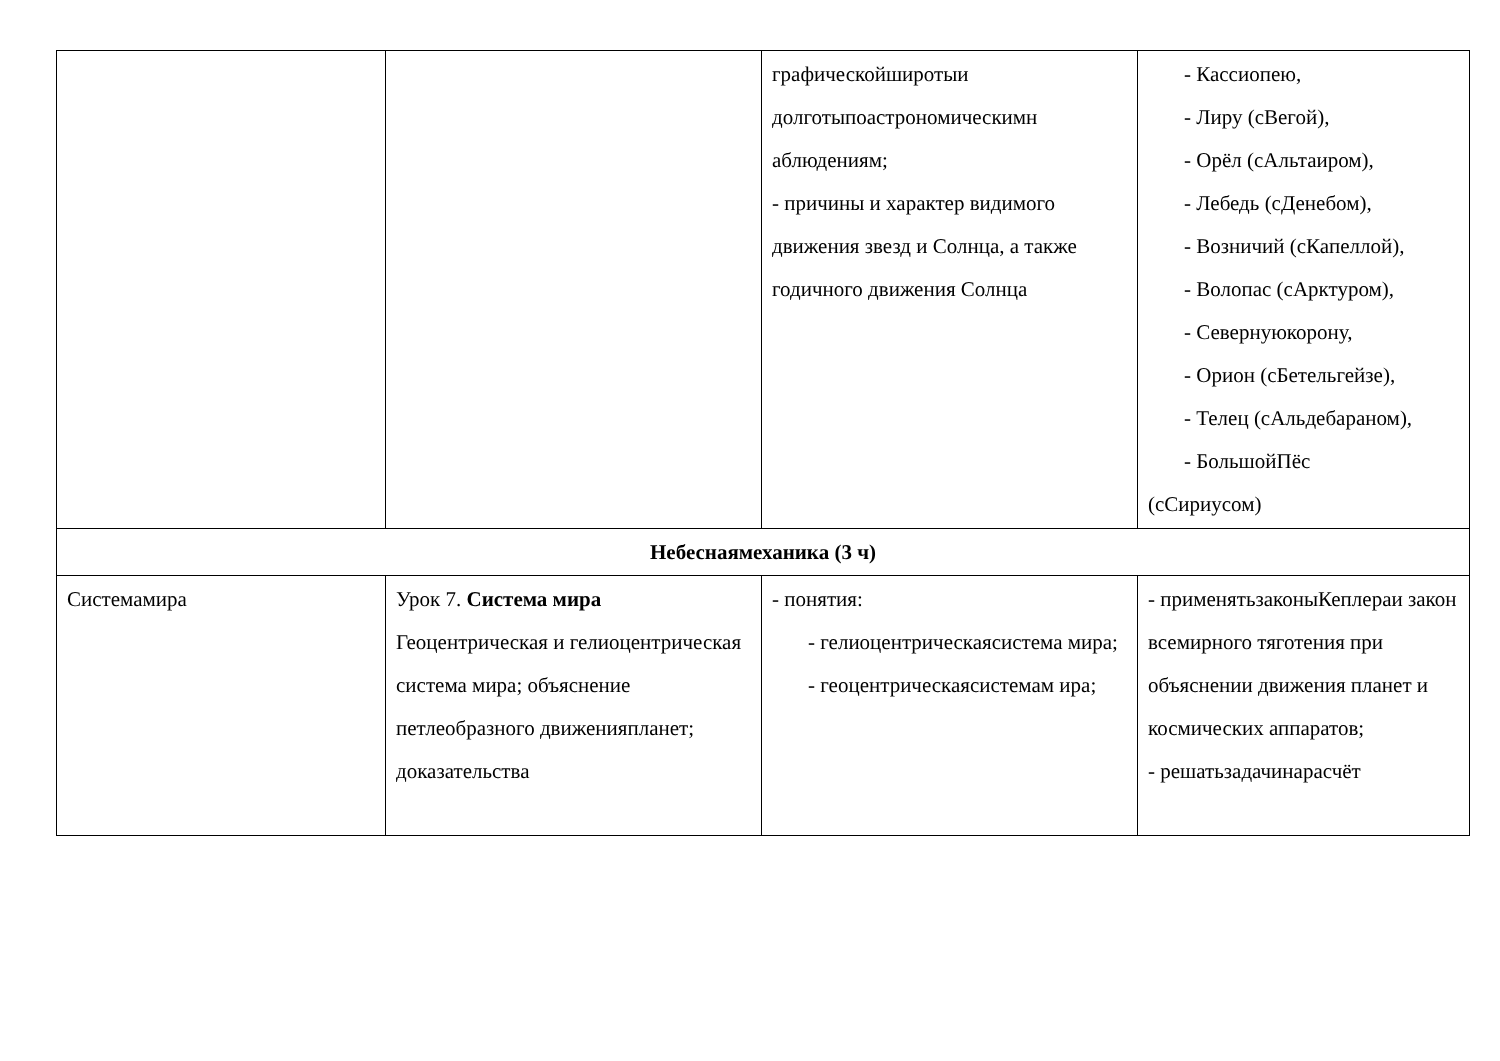| | | графическойширотыи долготыпоастрономическимн аблюдениям; - причины и характер видимого движения звезд и Солнца, а также годичного движения Солнца | - Кассиопею, - Лиру (сВегой), - Орёл (сАльтаиром), - Лебедь (сДенебом), - Возничий (сКапеллой), - Волопас (сАрктуром), - Севернуюкорону, - Орион (сБетельгейзе), - Телец (сАльдебараном), - БольшойПёс (сСириусом) |
| Небеснаямеханика (3 ч) | | | |
| Системамира | Урок 7. Система мира Геоцентрическая и гелиоцентрическая система мира; объяснение петлеобразного движенияпланет; доказательства | - понятия: - гелиоцентрическаясистема мира; - геоцентрическаясистемам ира; | - применятьзаконыКеплераи закон всемирного тяготения при объяснении движения планет и космических аппаратов; - решатьзадачинарасчёт |